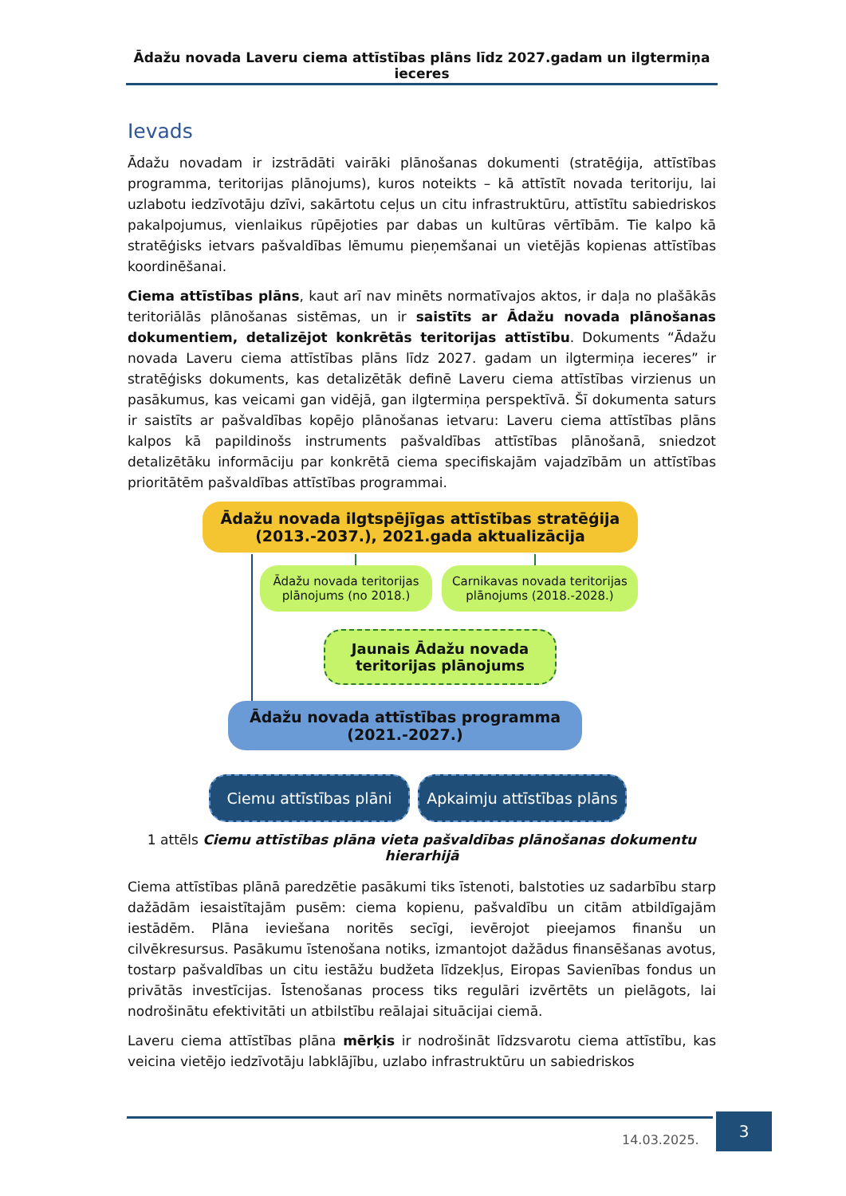Ādažu novada Laveru ciema attīstības plāns līdz 2027.gadam un ilgtermiņa ieceres
Ievads
Ādažu novadam ir izstrādāti vairāki plānošanas dokumenti (stratēģija, attīstības programma, teritorijas plānojums), kuros noteikts – kā attīstīt novada teritoriju, lai uzlabotu iedzīvotāju dzīvi, sakārtotu ceļus un citu infrastruktūru, attīstītu sabiedriskos pakalpojumus, vienlaikus rūpējoties par dabas un kultūras vērtībām. Tie kalpo kā stratēģisks ietvars pašvaldības lēmumu pieņemšanai un vietējās kopienas attīstības koordinēšanai.
Ciema attīstības plāns, kaut arī nav minēts normatīvajos aktos, ir daļa no plašākās teritoriālās plānošanas sistēmas, un ir saistīts ar Ādažu novada plānošanas dokumentiem, detalizējot konkrētās teritorijas attīstību. Dokuments “Ādažu novada Laveru ciema attīstības plāns līdz 2027. gadam un ilgtermiņa ieceres” ir stratēģisks dokuments, kas detalizētāk definē Laveru ciema attīstības virzienus un pasākumus, kas veicami gan vidējā, gan ilgtermiņa perspektīvā. Šī dokumenta saturs ir saistīts ar pašvaldības kopējo plānošanas ietvaru: Laveru ciema attīstības plāns kalpos kā papildinošs instruments pašvaldības attīstības plānošanā, sniedzot detalizētāku informāciju par konkrētā ciema specifiskajām vajadzībām un attīstības prioritātēm pašvaldības attīstības programmai.
Ādažu novada ilgtspējīgas attīstības stratēģija
(2013.-2037.), 2021.gada aktualizācija
Ādažu novada teritorijas plānojums (no 2018.)
Carnikavas novada teritorijas plānojums (2018.-2028.)
Jaunais Ādažu novada
teritorijas plānojums
Ādažu novada attīstības programma
(2021.-2027.)
Ciemu attīstības plāni
Apkaimju attīstības plāns
1 attēls Ciemu attīstības plāna vieta pašvaldības plānošanas dokumentu hierarhijā
Ciema attīstības plānā paredzētie pasākumi tiks īstenoti, balstoties uz sadarbību starp dažādām iesaistītajām pusēm: ciema kopienu, pašvaldību un citām atbildīgajām iestādēm. Plāna ieviešana noritēs secīgi, ievērojot pieejamos finanšu un cilvēkresursus. Pasākumu īstenošana notiks, izmantojot dažādus finansēšanas avotus, tostarp pašvaldības un citu iestāžu budžeta līdzekļus, Eiropas Savienības fondus un privātās investīcijas. Īstenošanas process tiks regulāri izvērtēts un pielāgots, lai nodrošinātu efektivitāti un atbilstību reālajai situācijai ciemā.
Laveru ciema attīstības plāna mērķis ir nodrošināt līdzsvarotu ciema attīstību, kas veicina vietējo iedzīvotāju labklājību, uzlabo infrastruktūru un sabiedriskos
14.03.2025.
3